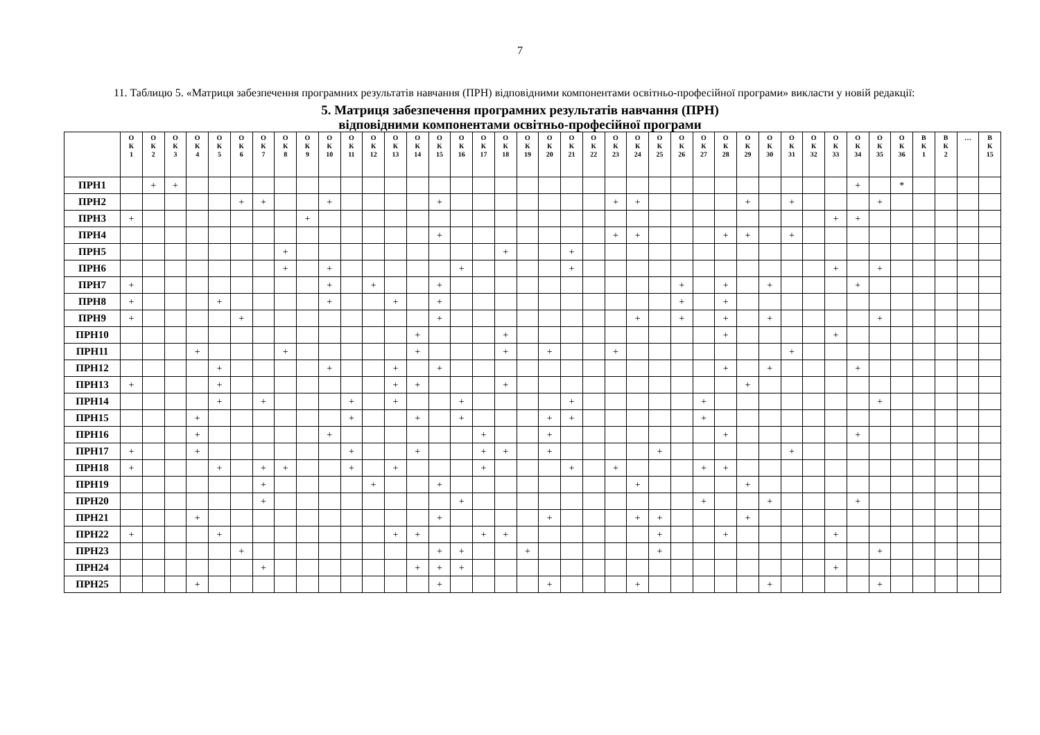7
11. Таблицю 5. «Матриця забезпечення програмних результатів навчання (ПРН) відповідними компонентами освітньо-професійної програми» викласти у новій редакції:
5. Матриця забезпечення програмних результатів навчання (ПРН)
відповідними компонентами освітньо-професійної програми
| | О К 1 | О К 2 | О К 3 | О К 4 | О К 5 | О К 6 | О К 7 | О К 8 | О К 9 | О К 10 | О К 11 | О К 12 | О К 13 | О К 14 | О К 15 | О К 16 | О К 17 | О К 18 | О К 19 | О К 20 | О К 21 | О К 22 | О К 23 | О К 24 | О К 25 | О К 26 | О К 27 | О К 28 | О К 29 | О К 30 | О К 31 | О К 32 | О К 33 | О К 34 | О К 35 | О К 36 | В К 1 | В К 2 | … | В К 15 |
| --- | --- | --- | --- | --- | --- | --- | --- | --- | --- | --- | --- | --- | --- | --- | --- | --- | --- | --- | --- | --- | --- | --- | --- | --- | --- | --- | --- | --- | --- | --- | --- | --- | --- | --- | --- | --- | --- | --- | --- | --- |
| ПРН1 | | + | + | | | | | | | | | | | | | | | | | | | | | | | | | | | | | | | + | | * | | | | |
| ПРН2 | | | | | | + | + | | | + | | | | | + | | | | | | | | + | + | | | | | + | | + | | | | + | | | | | |
| ПРН3 | + | | | | | | | | + | | | | | | | | | | | | | | | | | | | | | | | | + | + | | | | | | |
| ПРН4 | | | | | | | | | | | | | | | + | | | | | | | | + | + | | | | + | + | | + | | | | | | | | | |
| ПРН5 | | | | | | | | + | | | | | | | | | | + | | | + | | | | | | | | | | | | | | | | | | | |
| ПРН6 | | | | | | | | + | | + | | | | | | + | | | | | + | | | | | | | | | | | | + | | + | | | | | |
| ПРН7 | + | | | | | | | | | + | | + | | | + | | | | | | | | | | | + | | + | | + | | | | + | | | | | | |
| ПРН8 | + | | | | + | | | | | + | | | + | | + | | | | | | | | | | | + | | + | | | | | | | | | | | | |
| ПРН9 | + | | | | | + | | | | | | | | | + | | | | | | | | | + | | + | | + | | + | | | | | + | | | | | |
| ПРН10 | | | | | | | | | | | | | | + | | | | + | | | | | | | | | | + | | | | | + | | | | | | | |
| ПРН11 | | | | + | | | | + | | | | | | + | | | | + | | + | | | + | | | | | | | | + | | | | | | | | | |
| ПРН12 | | | | | + | | | | | + | | | + | | + | | | | | | | | | | | | | + | | + | | | | + | | | | | | |
| ПРН13 | + | | | | + | | | | | | | | + | + | | | | + | | | | | | | | | | | + | | | | | | | | | | | |
| ПРН14 | | | | | + | | + | | | | + | | + | | | + | | | | | + | | | | | | + | | | | | | | | + | | | | | |
| ПРН15 | | | | + | | | | | | | + | | | + | | + | | | | + | + | | | | | | + | | | | | | | | | | | | | |
| ПРН16 | | | | + | | | | | | + | | | | | | | + | | | + | | | | | | | | + | | | | | | + | | | | | | |
| ПРН17 | + | | | + | | | | | | | + | | | + | | | + | + | | + | | | | | + | | | | | | + | | | | | | | | | |
| ПРН18 | + | | | | + | | + | + | | | + | | + | | | | + | | | | + | | + | | | | + | + | | | | | | | | | | | | |
| ПРН19 | | | | | | | + | | | | | + | | | + | | | | | | | | | + | | | | | + | | | | | | | | | | | |
| ПРН20 | | | | | | | + | | | | | | | | | + | | | | | | | | | | | + | | | + | | | | + | | | | | | |
| ПРН21 | | | | + | | | | | | | | | | | + | | | | | + | | | | + | + | | | | + | | | | | | | | | | | |
| ПРН22 | + | | | | + | | | | | | | | + | + | | | + | + | | | | | | | + | | | + | | | | | + | | | | | | | |
| ПРН23 | | | | | | + | | | | | | | | | + | + | | | + | | | | | | + | | | | | | | | | | + | | | | | |
| ПРН24 | | | | | | | + | | | | | | | + | + | + | | | | | | | | | | | | | | | | | + | | | | | | | |
| ПРН25 | | | | + | | | | | | | | | | | + | | | | | + | | | | + | | | | | | + | | | | | + | | | | | |